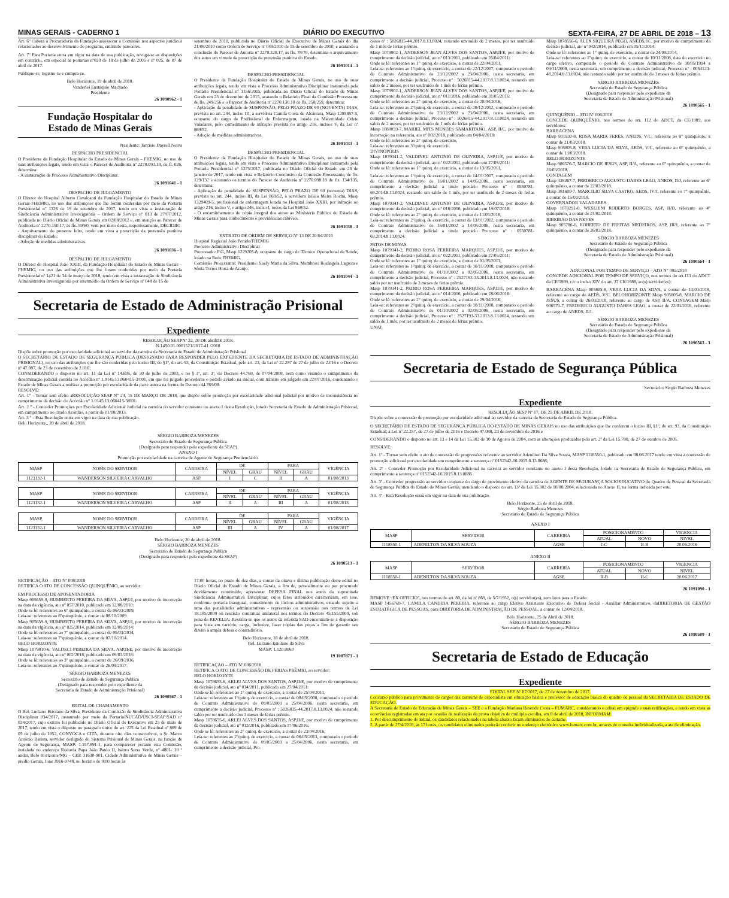MINAS GERAIS - CADERNO 1 DIÁRIO DO EXECUTIVO SEXTA-FEIRA, 27 DE ABRIL DE 2018 – 13
Art. 6º Caberá à Procuradoria da Fundação assessorar a Comissão nos aspectos jurídicos relacionados ao desenvolvimento do programa, emitindo pareceres.
Art. 7º Esta Portaria entra em vigor na data de sua publicação, revoga-se as disposições em contrário, em especial as portarias nº020 de 18 de julho de 2005 e nº 025, de 07 de abril de 2017.
Publique-se, registre-se e cumpra-se.
Belo Horizonte, 19 de abril de 2018.
Vanderlei Eustáquio Machado
Presidente
26 1090962 - 1
Fundação Hospitalar do
Estado de Minas Gerais
Presidente: Tarcísio Dayrell Neiva
DESPACHO PRESIDENCIAL
O Presidente da Fundação Hospitalar do Estado de Minas Gerais – FHEMIG, no uso de suas atribuições legais, tendo em vista o Parecer de Auditoria nº 2270.093.18, de fl. 026, determina:
- A instauração de Processo Administrativo Disciplinar.
26 1091041 - 1
DESPACHO DE JULGAMENTO
O Diretor do Hospital Alberto Cavalcanti da Fundação Hospitalar do Estado de Minas Gerais-FHEMIG, no uso das atribuições que lhe foram conferidas por meio da Portaria Presidencial nº 1326 de 19 de setembro de 2017, tendo em vista a instauração de Sindicância Administrativa Investigatória – Ordem de Serviço nº 013 de 27/07/2012, publicada no Diário Oficial de Minas Gerais em 02/08/2012 e, em atenção ao Parecer de Auditoria nº 2270.150.17, às fls. 59/60, vem por meio desta, respeitosamente, DECIDIR:
- Arquivamento do presente feito, tendo em vista a prescrição da pretensão punitiva disciplinar do Estado;
- Adoção de medidas administrativas.
26 1091036 - 1
DESPACHO DE JULGAMENTO
O Diretor do Hospital João XXIII, da Fundação Hospitalar do Estado de Minas Gerais – FHEMIG, no uso das atribuições que lhe foram conferidas por meio da Portaria Presidencial nº 1421 de 14 de março de 2018, tendo em vista a instauração de Sindicância Administrativa Investigatória por intermédio da Ordem de Serviço nº 048 de 15 de
setembro de 2010, publicada no Diário Oficial do Executivo de Minas Gerais do dia 21/09/2010 como Ordem de Serviço nº 049/2010 de 15 de setembro de 2010, e acatando a conclusão do Parecer de Autoria nº 2270.320.17, às fls. 78/79, determina o arquivamento dos autos em virtude da prescrição da pretensão punitiva do Estado.
26 1091014 - 1
DESPACHO PRESIDENCIAL
O Presidente da Fundação Hospitalar do Estado de Minas Gerais, no uso de suas atribuições legais, tendo em vista o Processo Administrativo Disciplinar instaurado pela Portaria Presidencial nº 1156/2015, publicada no Diário Oficial do Estado de Minas Gerais em 23 de dezembro de 2015, acatando o Relatório Final da Comissão Processante de fls. 249/256 e o Parecer de Auditoria nº 2270.130.18 de fls. 258/259, determina:
- Aplicação da penalidade de SUSPENSÃO, PELO PRAZO DE 90 (NOVENTA) DIAS, prevista no art. 244, inciso III, à servidora Camila Costa de Alcântara, Masp 1295857-5, ocupante do cargo de Profissional de Enfermagem, lotada na Maternidade Odete Valadares, pelo cometimento de infração prevista no artigo 216, incisos V, da Lei nº 869/52.
- Adoção de medidas administrativas.
26 1091033 - 1
DESPACHO PRESIDENCIAL
O Presidente da Fundação Hospitalar do Estado de Minas Gerais, no uso de suas atribuições legais, tendo em vista o Processo Administrativo Disciplinar instaurado pela Portaria Presidencial nº 1275/2017, publicada no Diário Oficial do Estado em 28 de janeiro de 2017, tendo em vista o Relatório Conclusivo da Comissão Processante, de fls. 129/132 e acatando os termos do Parecer de Auditoria nº 2270.098.18 de fls. 134/135, determina:
- Aplicação da penalidade de SUSPENSÃO, PELO PRAZO DE 90 (noventa) DIAS, prevista no art. 244, inciso III, da Lei 869/52, à servidora Isiléia Meira Rocha, Masp 1329409-5, profissional de enfermagem lotada no Hospital João XXIII, por infração ao artigo 216, inciso V, e artigo 246, inciso I, todos da Lei 869/52.
- O encaminhamento de cópia integral dos autos ao Ministério Público do Estado de Minas Gerais para conhecimento e providências cabíveis.
26 1091038 - 1
EXTRATO DE ORDEM DE SERVIÇO Nº 13 DE 20/04/2018
Hospital Regional João Penido/FHEMIG
Processo Administrativo Disciplinar
Processado: F.G, Masp 1229205-8, ocupante do cargo de Técnico Operacional de Saúde, lotado na Rede FHEMIG.
Comissão Processante: Presidente: Suely Maria da Silva. Membros: Rosângela Lagrota e Sônia Torres Horta de Araújo.
26 1091044 - 1
Secretaria de Estado de Administração Prisional
Expediente
RESOLUÇÃO SEAPNº 32, 20 DE abrilDE 2018.
N.1450.01.0001521/2017-41 /2018
Dispõe sobre promoção por escolaridade adicional ao servidor da carreira da Secretaria de Estado de Administração Prisional
O SECRETÁRIO DE ESTADO DE SEGURANÇA PÚBLICA (DESIGNADO PARA RESPONDER PELO EXPEDIENTE DA SECRETARIA DE ESTADO DE ADMINISTRAÇÃO PRISIONAL), no uso das atribuições que lhe são conferidas pelo inciso III, do §1º, do art. 93, da Constituição Estadual, pelo art. 23, da Lei nº 22.257 de 27 de julho de 2.016 e o Decreto nº 47.087, de 23 de novembro de 2.016;
CONSIDERANDO o disposto no art. 11 da Lei nº 14.695, de 30 de julho de 2003, e no § 3º, art. 3º, do Decreto 44.769, de 07/04/2008, bem como visando o cumprimento da determinação judicial contida no Acórdão nº 1.0145.13.060415-3/001, em que foi julgado procedente o pedido aviado na inicial, com trânsito em julgado em 22/07/2016, condenando o Estado de Minas Gerais a realizar a promoção por escolaridade da parte autora na forma do Decreto 44.769/08.
RESOLVE:
Art. 1° - Tornar sem efeito aRESOLUÇÃO SEAP N° 24, 15 DE MARÇO DE 2018, que dispõe sobre promoção por escolaridade adicional judicial por motivo de inconsistência no cumprimento da decisão do Acórdão n° 1.0145.13.060415-3/001.
Art. 2 ° - Conceder Promoções por Escolaridade Adicional Judicial na carreira do servidor constante no anexo I desta Resolução, lotado Secretaria de Estado de Administração Prisional, em cumprimento ao citado Acórdão, a partir de 01/08/2013.
Art. 3 ° - Esta Resolução entra em vigor na data de sua publicação.
Belo Horizonte,, 20 de abril de 2018.
SÉRGIO BARBOZA MENEZES
Secretário de Estado de Segurança Pública
(Designado para responder pelo expediente da SEAP)
ANEXO I
Promoção por escolaridade na carreira de Agente de Segurança Penitenciário.
| MASP | NOME DO SERVIDOR | CARREIRA | DE | | PARA | | VIGÊNCIA |
| --- | --- | --- | --- | --- | --- | --- | --- |
| | | | NÍVEL | GRAU | NÍVEL | GRAU | |
| 1123132-1 | WANDERSON SILVEIRA CARVALHO | ASP | I | C | II | A | 01/08/2013 |
| MASP | NOME DO SERVIDOR | CARREIRA | DE | | PARA | | VIGÊNCIA |
| --- | --- | --- | --- | --- | --- | --- | --- |
| | | | NÍVEL | GRAU | NÍVEL | GRAU | |
| 1123132-1 | WANDERSON SILVEIRA CARVALHO | ASP | II | A | III | A | 01/08/2015 |
| MASP | NOME DO SERVIDOR | CARREIRA | DE | | PARA | | VIGÊNCIA |
| --- | --- | --- | --- | --- | --- | --- | --- |
| | | | NÍVEL | GRAU | NÍVEL | GRAU | |
| 1123132-1 | WANDERSON SILVEIRA CARVALHO | ASP | III | A | IV | A | 01/08/2017 |
Belo Horizonte, 20 de abril de 2018.
SÉRGIO BARBOZA MENEZES
Secretário de Estado de Segurança Pública
(Designado para responder pelo expediente da SEAP)
26 1090513 - 1
RETIFICAÇÃO – ATO Nº 008/2018
RETIFICA O ATO DE CONCESSÃO QUINQUÊNIO, ao servidor:
EM PROCESSO DE APOSENTADORIA
Masp 905659-9, HUMBERTO PEREIRA DA SILVA, ASP,I/J, por motivo de incorreção na data da vigência, ato nº 057/2010, publicado em 12/08/2010:
Onde se lê: referentes ao 6º quinquênio, a contar de 06/03/2009,
Leia-se: referentes ao 6ºquinquênio, a contar de 08/10/2009.
Masp 905659-9, HUMBERTO PEREIRA DA SILVA, ASP,I/J, por motivo de incorreção na data da vigência, ato nº 025/2014, publicado em 12/09/2014:
Onde se lê: referentes ao 7º quinquênio, a contar de 05/03/2014,
Leia-se: referentes ao 7ºquinquênio, a contar de 07/10/2014.
BELO HORIZONTE
Masp 1079810-6, VALDECI PEREIRA DA SILVA, ASP,II/E, por motivo de incorreção na data da vigência, ato nº 002/2018, publicado em 09/03/2018:
Onde se lê: referentes ao 3º quinquênio, a contar de 26/09/2016,
Leia-se: referentes ao 3ºquinquênio, a contar de 26/09/2017.
SÉRGIO BARBOZA MENEZES
Secretário de Estado de Segurança Pública
(Designado para responder pelo expediente da
Secretaria de Estado de Administração Prisional)
26 1090567 - 1
EDITAL DE CHAMAMENTO
O Bel. Luciano Estolano da Silva, Presidente da Comissão de Sindicância Administrativa Disciplinar 034/2017, instaurado por meio da Portaria/NUCAD/USCI-SEAP/SAD nº 034/2017, cujo extrato foi publicado no Diário Oficial do Executivo em 25 de maio de 2017, tendo em vista o disposto no parágrafo único do art. 225 da Lei Estadual nº 869 de 05 de julho de 1952, CONVOCA e CITA, durante oito dias consecutivos, o Sr. Marco Antônio Batista, servidor desligado do Sistema Prisional de Minas Gerais, na função de Agente de Segurança, MASP: 1.157.891-1, para comparecer perante esta Comissão, instalada no endereço Rodovia Papa João Paulo II, bairro Serra Verde, nº 4001- 10 º andar, Belo Horizonte/MG – CEP. 31630-901, Cidade Administrativa de Minas Gerais – prédio Gerais, fone 3916-9748, no horário de 9:00 horas às
17:00 horas, no prazo de dez dias, a contar da oitava e última publicação deste edital no Diário Oficial do Estado de Minas Gerais, a fim de, pessoalmente ou por procurado devidamente constituído, apresentar DEFESA FINAL nos autos da supracitada Sindicância Administrativa Disciplinar, cujos fatos atribuídos caracterizam, em tese, conforme portaria inaugural, cometimento de ilícitos administrativos, estando sujeito a uma das penalidades administrativas - repreensão ou suspensão nos termos da Lei 18.185/2009 ou rescisão contratual unilateral nos termos do Decreto 45.155/2009, sob pena de REVELIA: Ressalta-se que os autos da referida SAD encontram-se a disposição para vista em cartório, carga, inclusive, fazer cópias das peças a fim de garantir seu direito à ampla defesa e contraditório.
Belo Horizonte, 18 de abril de 2018.
Bel. Luciano Estolano da Silva
MASP: 1.120.0060
19 1087873 - 1
RETIFICAÇÃO – ATO Nº 006/2018
RETIFICA O ATO DE CONCESSÃO DE FÉRIAS PRÊMIO, ao servidor:
BELO HORIZONTE
Masp 1078655-6, ARLEI ALVES DOS SANTOS, ASP,II/E, por motivo de cumprimento da decisão judicial, ato nº 014/2011, publicado em 27/04/2011:
Onde se lê: referentes ao 1° quinq. de exercício, a contar de 25/04/2011,
Leia-se: referentes ao 1°quinq. de exercício, a contar de 08/05/2008, computado o período de Contrato Administrativo de 09/05/2003 a 25/04/2006, nesta secretaria, em cumprimento a decisão judicial, Processo nº : 5026815-44.2017.8.13.0024, não restando saldo por ter usufruído dos 3 meses de férias prêmio.
Masp 1078655-6, ARLEI ALVES DOS SANTOS, ASP,II/E, por motivo de cumprimento da decisão judicial, ato nº 013/2016, publicado em 17/06/2016:
Onde se lê: referentes ao 2° quinq. de exercício, a contar de 23/04/2016,
Leia-se: referentes ao 2°quinq. de exercício, a contar de 06/05/2013, computado o período de Contrato Administrativo de 09/05/2003 a 25/04/2006, nesta secretaria, em cumprimento a decisão judicial, Pro-
cesso nº : 5026815-44.2017.8.13.0024, restando um saldo de 2 meses, por ter usufruído de 1 mês de férias prêmio.
Masp 1079902-1, ANDERSON JEAN ALVES DOS SANTOS, ASP,II/E, por motivo de cumprimento da decisão judicial, ato nº 013/2011, publicado em 26/04/2011:
Onde se lê: referentes ao 1° quinq. de exercício, a contar de 22/04/2011,
Leia-se: referentes ao 1°quinq. de exercício, a contar de 22/12/2007, computado o período de Contrato Administrativo de 23/12/2002 a 23/04/2006, nesta secretaria, em cumprimento a decisão judicial, Processo nº : 5026815-44.2017.8.13.0024, restando um saldo de 2 meses, por ter usufruído de 1 mês de férias prêmio.
Masp 1079902-1, ANDERSON JEAN ALVES DOS SANTOS, ASP,II/E, por motivo de cumprimento da decisão judicial, ato nº 011/2016, publicado em 31/05/2016:
Onde se lê: referentes ao 2° quinq. de exercício, a contar de 20/04/2016,
Leia-se: referentes ao 2°quinq. de exercício, a contar de 20/12/2012, computado o período de Contrato Administrativo de 23/12/2002 a 23/04/2006, nesta secretaria, em cumprimento a decisão judicial, Processo nº : 5026815-44.2017.8.13.0024, restando um saldo de 2 meses, por ter usufruído de 1 mês de férias prêmio.
Masp 1080059-7, MARIEL MITS MENDES SAMARITANO, ASP, II/C, por motivo de incorreção na referencia, ato nº 002/2018, publicado em 04/04/2018:
Onde se lê: referentes ao 2° quinq. de exercício,
Leia-se: referentes ao 3°quinq. de exercício.
DIVINOPÓLIS
Masp 1079341-2, VALDINEU ANTONIO DE OLIVEIRA, ASP,II/E, por motivo de cumprimento da decisão judicial, ato nº 022/2011, publicado em 27/05/2011:
Onde se lê: referentes ao 1° quinq. de exercício, a contar de 13/05/2011,
Leia-se: referentes ao 1°quinq. de exercício, a contar de 14/01/2007, computado o período de Contrato Administrativo de 16/01/2002 a 14/05/2006, nesta secretaria, em cumprimento a decisão judicial a título precário Processo nº : 0550781-69.2014.8.13.0024, restando um saldo de 1 mês, por ter usufruído de 2 meses de férias prêmio.
Masp 1079341-2, VALDINEU ANTONIO DE OLIVEIRA, ASP,II/E, por motivo de cumprimento da decisão judicial, ato nº 016/2016, publicado em 19/07/2016:
Onde se lê: referentes ao 2° quinq. de exercício, a contar de 11/05/2016,
Leia-se: referentes ao 2°quinq. de exercício, a contar de 13/01/2012, computado o período de Contrato Administrativo de 16/01/2002 a 14/05/2006, nesta secretaria, em cumprimento a decisão judicial a título precário Processo nº : 0550781-69.2014.8.13.0024.
PATOS DE MINAS
Masp 1079341-2, PEDRO ROSA FERREIRA MARQUES, ASP,II/E, por motivo de cumprimento da decisão judicial, ato nº 022/2011, publicado em 27/05/2011:
Onde se lê: referentes ao 1° quinq. de exercício, a contar de 01/05/2011,
Leia-se: referentes ao 1°quinq. de exercício, a contar de 10/11/2008, computado o período de Contrato Administrativo de 01/10/2002 a 02/05/2006, nesta secretaria, em cumprimento a decisão judicial, Processo nº : 2527193-33.2013.8.13.0024, não restando saldo por ter usufruído de 3 meses de férias prêmio.
Masp 1079341-2, PEDRO ROSA FERREIRA MARQUES, ASP,II/E, por motivo de cumprimento da decisão judicial, ato nº 014/2016, publicado em 28/06/2016:
Onde se lê: referentes ao 2° quinq. de exercício, a contar de 29/04/2016,
Leia-se: referentes ao 2°quinq. de exercício, a contar de 10/11/2008, computado o período de Contrato Administrativo de 01/10/2002 a 02/05/2006, nesta secretaria, em cumprimento a decisão judicial, Processo nº : 2527193-33.2013.8.13.0024, restando um saldo de 1 mês, por ter usufruído de 2 meses de férias prêmio.
UNAI
Masp 1078556-6, ALEX SIQUEIRA PEGO, ANEDS,I/C, por motivo de cumprimento da decisão judicial, ato nº 042/2014, publicado em 05/11/2014:
Onde se lê: referentes ao 1° quinq. de exercício, a contar de 24/09/2014,
Leia-se: referentes ao 1°quinq. de exercício, a contar de 10/11/2008, data do exercício no cargo efetivo, computado o período de Contrato Administrativo de 30/05/1994 a 09/11/2008, nesta secretaria, em cumprimento a decisão judicial, Processo nº : 0054123-48.2014.8.13.0024, não restando saldo por ter usufruído de 3 meses de férias prêmio.
SÉRGIO BARBOZA MENEZES
Secretário de Estado de Segurança Pública
(Designado para responder pelo expediente da
Secretaria de Estado de Administração Prisional)
26 1090565 - 1
QUINQUÊNIO – ATO Nº 006/2018
CONCEDE QUINQUÊNIO, nos termos do art. 112 do ADCT, da CE/1989, aos servidores:
BARBACENA
Masp 901930-8, ROSA MARIA FERES, ANEDS, V/C, referente ao 8° quinquênio, a contar de 21/03/2018.
Masp 905805-8, VERA LUCIA DA SILVA, AEDS, V/C, referente ao 6° quinquênio, a contar de 13/03/2018.
BELO HORIZONTE
Masp 906570-7, MARCIO DE JESUS, ASP, II/A, referente ao 6° quinquênio, a contar de 26/03/2018.
CONTAGEM
Masp 339267-7, FREDERICO AUGUSTO DABES LEAO, ANEDS, II/J, referente ao 6° quinquênio, a contar de 22/03/2018.
Masp 381609-7, MARCILIO SILVA CASTRO, AEDS, IV/J, referente ao 7° quinquênio, a contar de 15/03/2018.
GOVERNADOR VALADARES
Masp 1078291-0, WESLIENI ROBERTO BORGES, ASP, II/D, referente ao 4° quinquênio, a contar de 24/02/2018.
RIBEIRAO DAS NEVES
Masp 905786-0, ROBERTO DE FREITAS MEDEIROS, ASP, III/J, referente ao 7° quinquênio, a contar de 26/03/2018.
SÉRGIO BARBOZA MENEZES
Secretário de Estado de Segurança Pública
(Designado para responder pelo expediente da
Secretaria de Estado de Administração Prisional)
26 1090564 - 1
ADICIONAL POR TEMPO DE SERVIÇO – ATO N° 005/2018
CONCEDE ADICIONAL POR TEMPO DE SERVIÇO, nos termos do art.113 do ADCT da CE/1989, c/c o inciso XIV do art. 37 CR/1988, ao(s) servidor(es):
BARBACENA Masp 905805-8, VERA LUCIA DA SILVA, a contar de 13/03/2018, referente ao cargo de AEDS, V/C. BELOHORIZONTE Masp 905805-8, MARCIO DE JESUS, a contar de 26/03/2018, referente ao cargo de ASP, II/A. CONTAGEM Masp 906570-7, FREDERICO AUGUSTO DABES LEAO, a contar de 22/03/2018, referente ao cargo de ANEDS, II/J.
SÉRGIO BARBOZA MENEZES
Secretário de Estado de Segurança Pública
(Designado para responder pelo expediente da
Secretaria de Estado de Administração Prisional)
26 1090563 - 1
Secretaria de Estado de Segurança Pública
Secretário: Sérgio Barboza Menezes
Expediente
RESOLUÇÃO SESP Nº 17, DE 25 DE ABRIL DE 2018.
Dispõe sobre a concessão de promoção por escolaridade adicional ao servidor da carreira da Secretaria de Estado de Segurança Pública.
O SECRETÁRIO DE ESTADO DE SEGURANÇA PÚBLICA DO ESTADO DE MINAS GERAIS no uso das atribuições que lhe conferem o inciso III, §1º, do art. 93, da Constituição Estadual; a Lei nº 22.257, de 27 de julho de 2016 e Decreto 47.088, 23 de novembro de 2016 e
CONSIDERANDO o disposto no art. 13 e 14 da Lei 15.302 de 10 de Agosto de 2004, com as alterações produzidas pelo art. 2º da Lei 15.788, de 27 de outubro de 2005.
RESOLVE:
Art. 1º - Tornar sem efeito o ato de concessão de progressões referente ao servidor Adenilton Da Silva Souza, MASP 1118550-1, publicado em 08.06.2017 tendo em vista a concessão de promoção adicional por escolaridade em cumprimento a sentença nº 0152342-16.2015.8.13.0686;
Art. 2º - Conceder Promoção por Escolaridade Adicional na carreira ao servidor constante no anexo I desta Resolução, lotado na Secretaria de Estado de Segurança Pública, em cumprimento a sentença nº 0152342-16.2015.8.13.0686
Art. 3º - Conceder progressão ao servidor ocupante do cargo de provimento efetivo da carreira de AGENTE DE SEGURANÇA SOCIOEDUCATIVO do Quadro de Pessoal da Secretaria de Segurança Pública do Estado de Minas Gerais, atendendo o disposto no art. 13º da Lei 15.302 de 10/08/2004, relacionada no Anexo II, na forma indicada por este.
Art. 4º - Esta Resolução entra em vigor na data de sua publicação.
Belo Horizonte, 25 de abril de 2018.
Sérgio Barboza Menezes
Secretário de Estado de Segurança Pública
ANEXO I
| MASP | SERVIDOR | CARREIRA | POSICIONAMENTO | | VIGENCIA |
| --- | --- | --- | --- | --- | --- |
| | | | ATUAL | NOVO | NIVEL |
| 1118550-1 | ADENILTON DA SILVA SOUZA | AGSE | I-C | II-B | 20.06.2016 |
ANEXO II
| MASP | SERVIDOR | CARREIRA | POSICIONAMENTO | | VIGENCIA |
| --- | --- | --- | --- | --- | --- |
| | | | ATUAL | NOVO | NIVEL |
| 1118550-1 | ADENILTON DA SILVA SOUZA | AGSE | II-B | II-C | 20.06.2017 |
26 1091090 - 1
REMOVE “EX OFFICIO”, nos termos do art. 80, da lei nº 869, de 5/7/1952, o(s) servidor(es), sem ônus para o Estado:
MASP 1456769-7, CAMILA CANDIDA PEREIRA, referente ao cargo Efetivo Assistente Executivo de Defesa Social - Auxiliar Administrativo, daDIRETORIA DE GESTÃO ESTRATÉGICA DE PESSOAS, para DIRETORIA DE ADMINISTRAÇÃO DE PESSOAL, a contar de 12/04/2018.
Belo Horizonte, 25 de Abril de 2018.
SÉRGIO BARBOZA MENEZES
Secretário de Estado de Segurança Pública
26 1090509 - 1
Secretaria de Estado de Educação
Expediente
EDITAL SEE Nº 07/2017, de 27 de dezembro de 2017.
Concurso público para provimento de cargos das carreiras de especialista em educação básica e professor de educação básica do quadro de pessoal da SECRETARIA DE ESTADO DE EDUCAÇÃO.
A Secretaria de Estado de Educação de Minas Gerais – SEE e a Fundação Mariana Resende Costa – FUMARC, considerando o edital em epígrafe e suas retificações, e tendo em vista as ocorrências registradas em ata por ocasião da realização da prova objetiva de múltipla escolha, em 8 de abril de 2018, INFORMAM:
1. Por descumprimento do Edital, os candidatos relacionados na tabela abaixo ficam eliminados do certame.
2. A partir de 27/4/2018, às 17 horas, os candidatos eliminados poderão conferir no endereço eletrônico www.fumarc.com.br, através de consulta individualizada, a ata de eliminação.